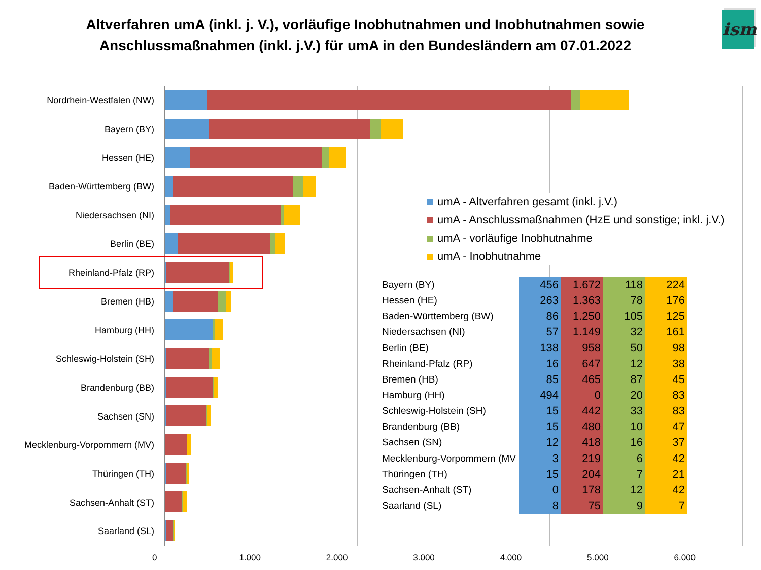Altverfahren umA (inkl. j. V.), vorläufige Inobhutnahmen und Inobhutnahmen sowie
Anschlussmaßnahmen (inkl. j.V.) für umA in den Bundesländern am 07.01.2022
ism
Nordrhein-Westfalen (NW)
Bayern (BY)
Hessen (HE)
Baden-Württemberg (BW)
Niedersachsen (NI)
Berlin (BE)
Rheinland-Pfalz (RP)
Bremen (HB)
Hamburg (HH)
Schleswig-Holstein (SH)
Brandenburg (BB)
Sachsen (SN)
Mecklenburg-Vorpommern (MV)
Thüringen (TH)
Sachsen-Anhalt (ST)
Saarland (SL)
umA - Altverfahren gesamt (inkl. j.V.)
umA - Anschlussmaßnahmen (HzE und sonstige; inkl. j.V.)
umA - vorläufige Inobhutnahme
umA - Inobhutnahme
| Bayern (BY) | 456 | 1.672 | 118 | 224 |
| Hessen (HE) | 263 | 1.363 | 78 | 176 |
| Baden-Württemberg (BW) | 86 | 1.250 | 105 | 125 |
| Niedersachsen (NI) | 57 | 1.149 | 32 | 161 |
| Berlin (BE) | 138 | 958 | 50 | 98 |
| Rheinland-Pfalz (RP) | 16 | 647 | 12 | 38 |
| Bremen (HB) | 85 | 465 | 87 | 45 |
| Hamburg (HH) | 494 | 0 | 20 | 83 |
| Schleswig-Holstein (SH) | 15 | 442 | 33 | 83 |
| Brandenburg (BB) | 15 | 480 | 10 | 47 |
| Sachsen (SN) | 12 | 418 | 16 | 37 |
| Mecklenburg-Vorpommern (MV | 3 | 219 | 6 | 42 |
| Thüringen (TH) | 15 | 204 | 7 | 21 |
| Sachsen-Anhalt (ST) | 0 | 178 | 12 | 42 |
| Saarland (SL) | 8 | 75 | 9 | 7 |
0 1.000 2.000 3.000 4.000 5.000 6.000